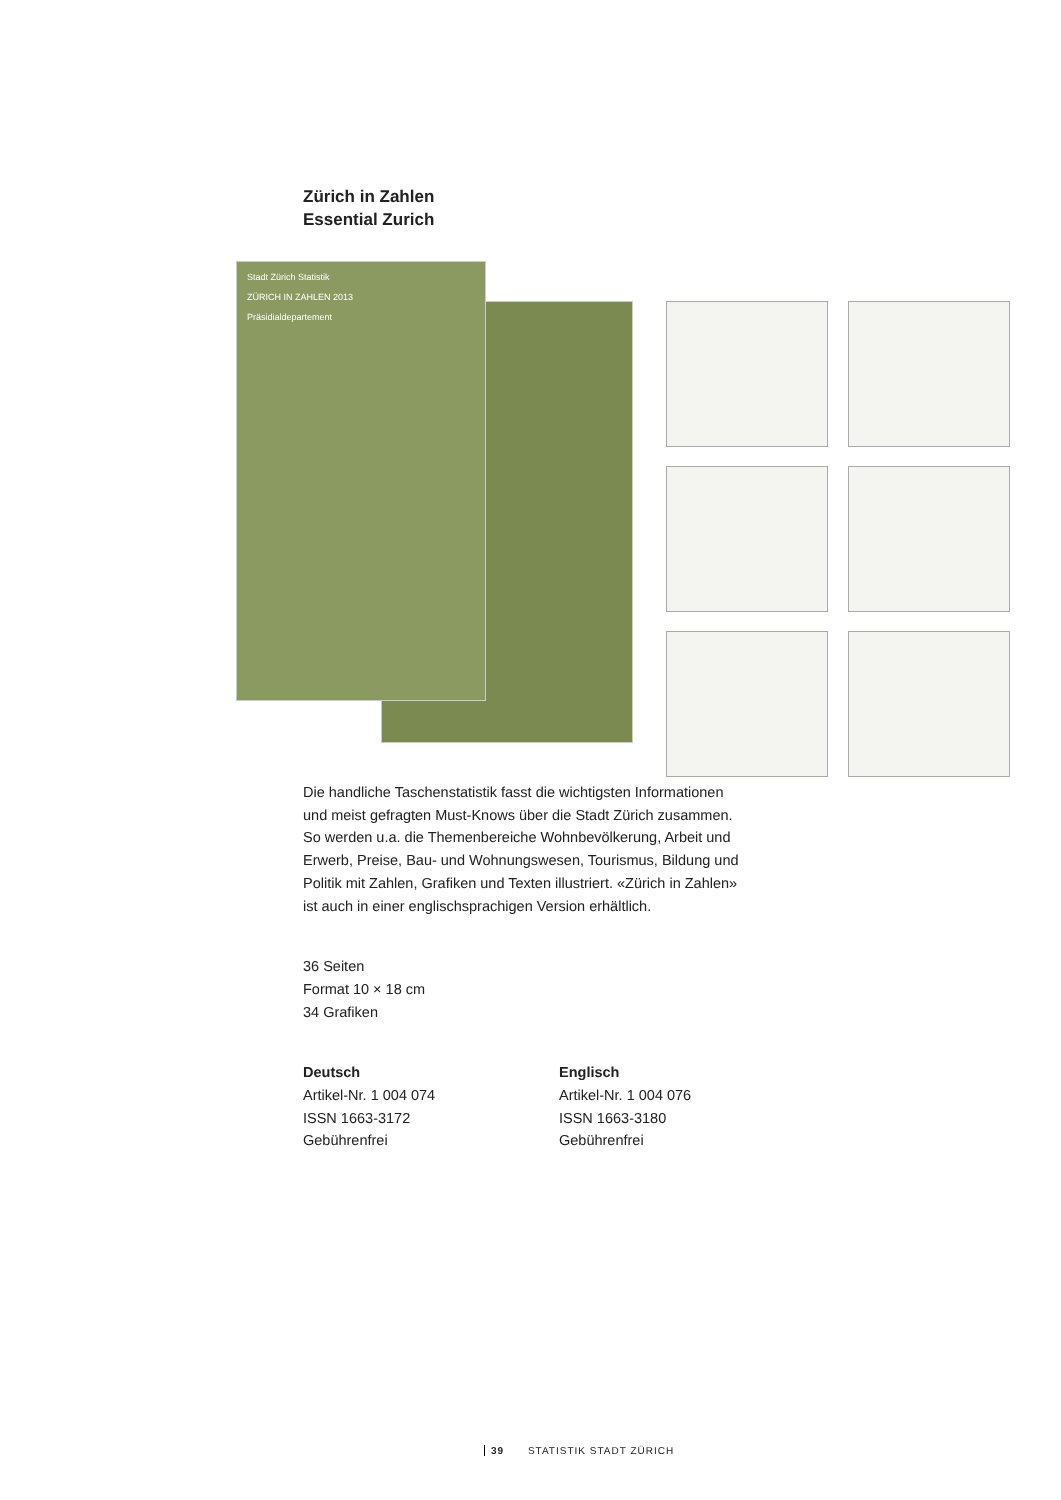Zürich in Zahlen
Essential Zurich
Stadt Zürich Statistik
ZÜRICH IN ZAHLEN 2013
Präsidialdepartement
Die handliche Taschenstatistik fasst die wichtigsten Informationen und meist gefragten Must-Knows über die Stadt Zürich zusam­men. So werden u.a. die Themenbereiche Wohnbevölkerung, Arbeit und Erwerb, Preise, Bau- und Wohnungswesen, Tourismus, Bildung und Politik mit Zahlen, Grafiken und Texten illustriert. «Zürich in Zahlen» ist auch in einer englischsprachigen Version erhältlich.
36 Seiten
Format 10 × 18 cm
34 Grafiken
Deutsch
Artikel-Nr. 1 004 074
ISSN 1663-3172
Gebührenfrei
Englisch
Artikel-Nr. 1 004 076
ISSN 1663-3180
Gebührenfrei
39 STATISTIK STADT ZÜRICH